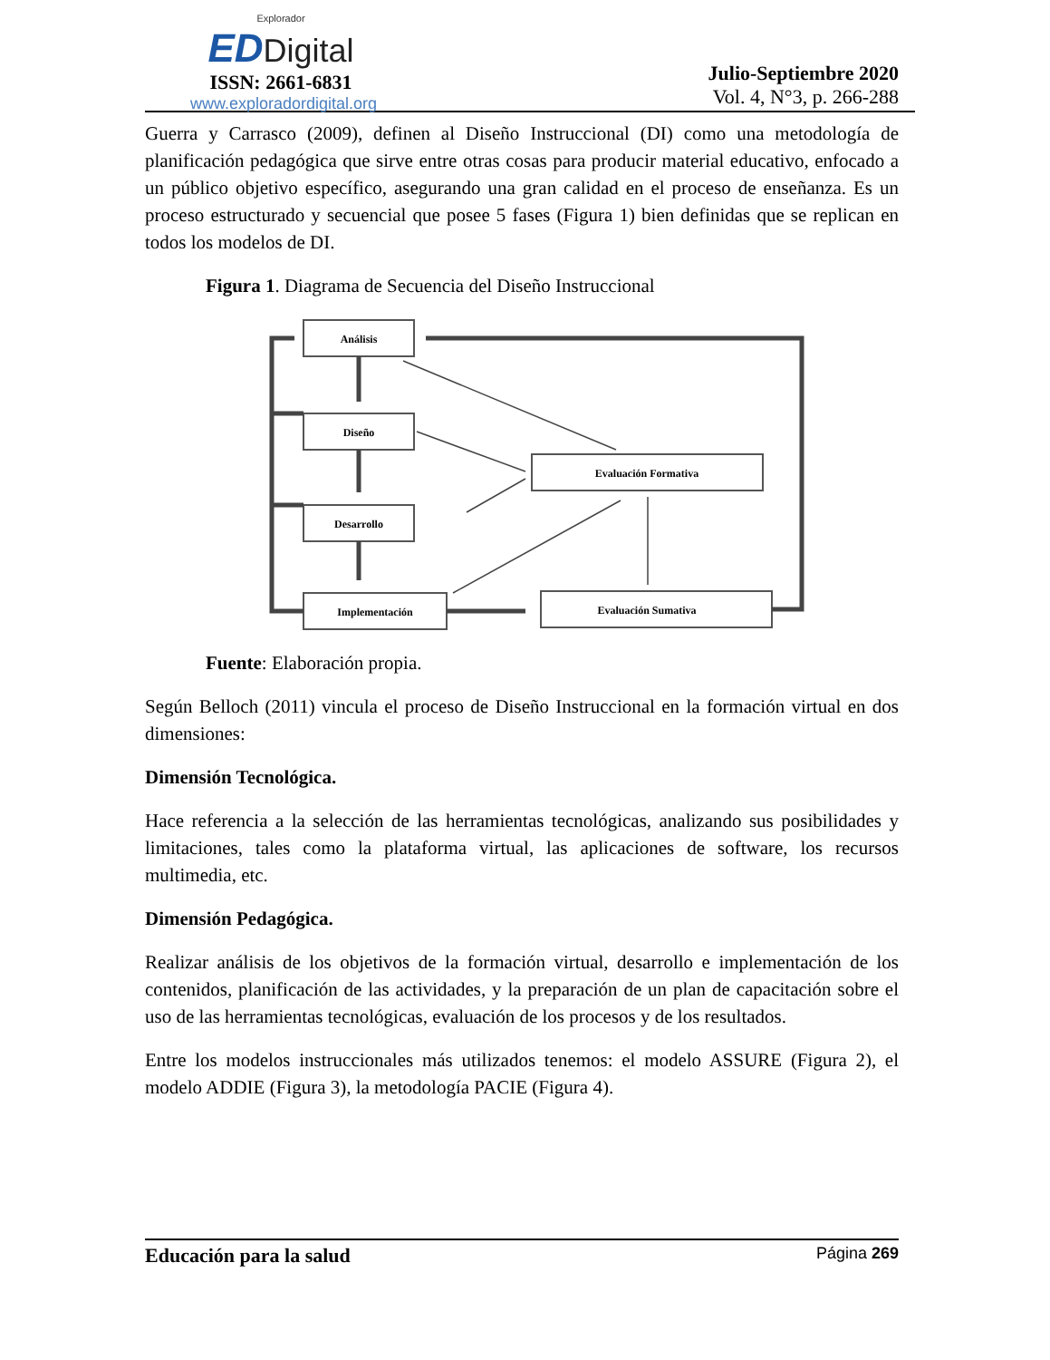Explorador
ED Digital
ISSN: 2661-6831
www.exploradordigital.org
Julio-Septiembre 2020
Vol. 4, N°3, p. 266-288
Guerra y Carrasco (2009), definen al Diseño Instruccional (DI) como una metodología de planificación pedagógica que sirve entre otras cosas para producir material educativo, enfocado a un público objetivo específico, asegurando una gran calidad en el proceso de enseñanza. Es un proceso estructurado y secuencial que posee 5 fases (Figura 1) bien definidas que se replican en todos los modelos de DI.
Figura 1. Diagrama de Secuencia del Diseño Instruccional
Análisis
Diseño
Desarrollo
Implementación
Evaluación Formativa
Evaluación Sumativa
Fuente: Elaboración propia.
Según Belloch (2011) vincula el proceso de Diseño Instruccional en la formación virtual en dos dimensiones:
Dimensión Tecnológica.
Hace referencia a la selección de las herramientas tecnológicas, analizando sus posibilidades y limitaciones, tales como la plataforma virtual, las aplicaciones de software, los recursos multimedia, etc.
Dimensión Pedagógica.
Realizar análisis de los objetivos de la formación virtual, desarrollo e implementación de los contenidos, planificación de las actividades, y la preparación de un plan de capacitación sobre el uso de las herramientas tecnológicas, evaluación de los procesos y de los resultados.
Entre los modelos instruccionales más utilizados tenemos: el modelo ASSURE (Figura 2), el modelo ADDIE (Figura 3), la metodología PACIE (Figura 4).
Educación para la salud Página 269